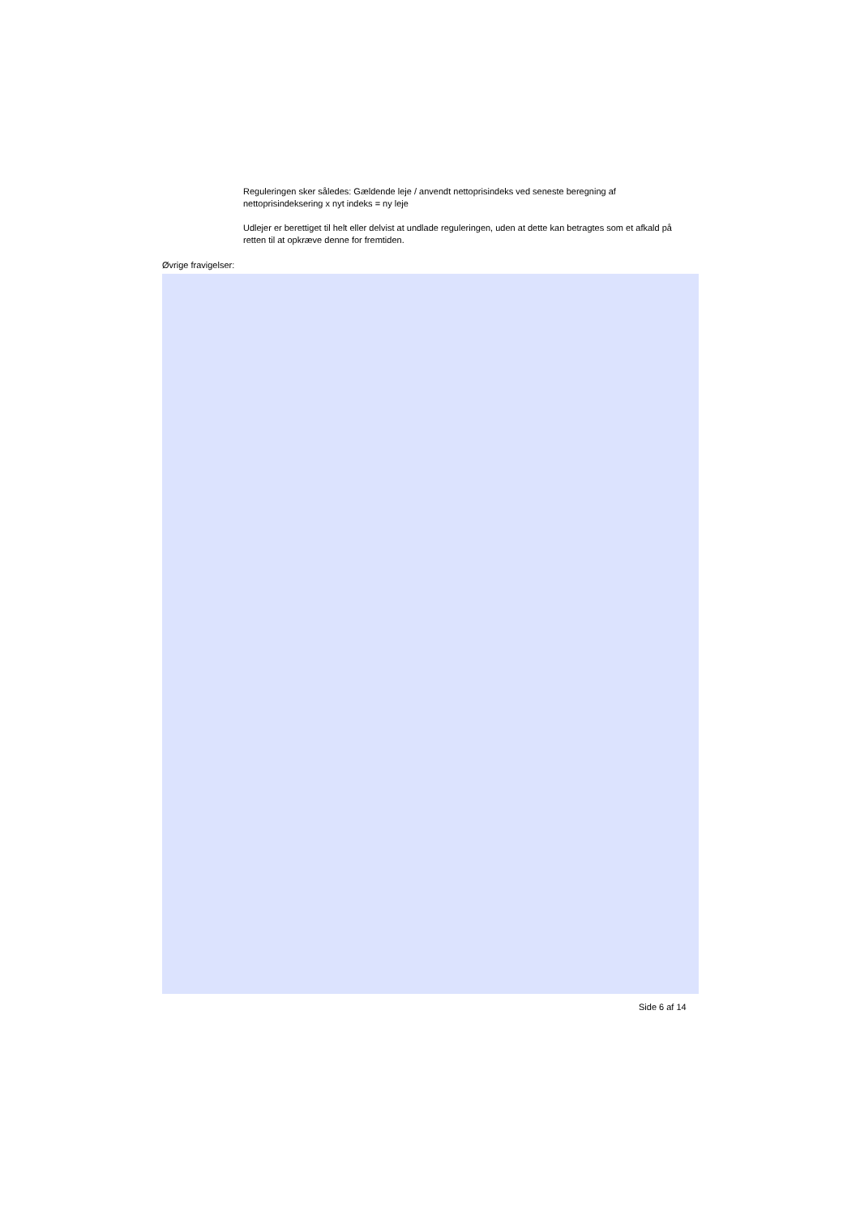Reguleringen sker således: Gældende leje / anvendt nettoprisindeks ved seneste beregning af nettoprisindeksering x nyt indeks = ny leje
Udlejer er berettiget til helt eller delvist at undlade reguleringen, uden at dette kan betragtes som et afkald på retten til at opkræve denne for fremtiden.
Øvrige fravigelser:
Side 6 af 14